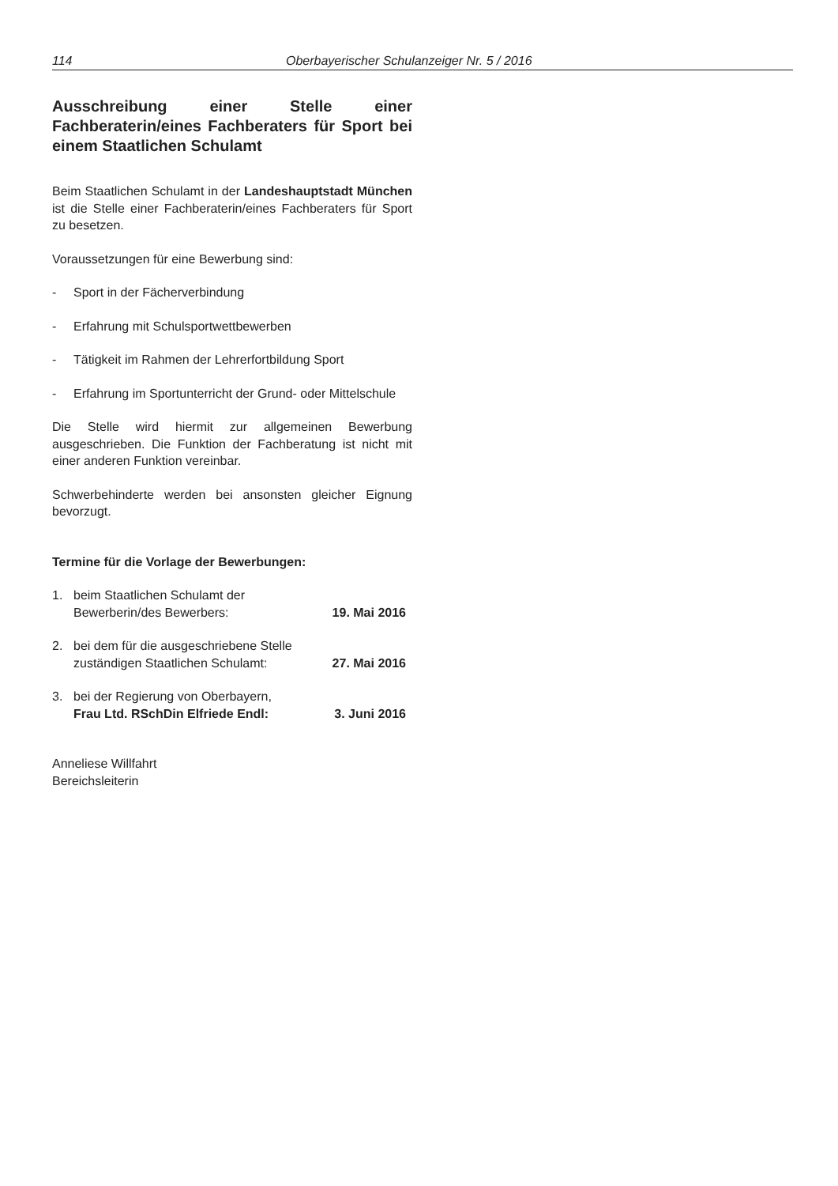114 Oberbayerischer Schulanzeiger Nr. 5 / 2016
Ausschreibung einer Stelle einer Fachberaterin/eines Fachberaters für Sport bei einem Staatlichen Schulamt
Beim Staatlichen Schulamt in der Landeshauptstadt München ist die Stelle einer Fachberaterin/eines Fachberaters für Sport zu besetzen.
Voraussetzungen für eine Bewerbung sind:
- Sport in der Fächerverbindung
- Erfahrung mit Schulsportwettbewerben
- Tätigkeit im Rahmen der Lehrerfortbildung Sport
- Erfahrung im Sportunterricht der Grund- oder Mittelschule
Die Stelle wird hiermit zur allgemeinen Bewerbung ausgeschrieben. Die Funktion der Fachberatung ist nicht mit einer anderen Funktion vereinbar.
Schwerbehinderte werden bei ansonsten gleicher Eignung bevorzugt.
Termine für die Vorlage der Bewerbungen:
1. beim Staatlichen Schulamt der
Bewerberin/des Bewerbers: 19. Mai 2016
2. bei dem für die ausgeschriebene Stelle
zuständigen Staatlichen Schulamt: 27. Mai 2016
3. bei der Regierung von Oberbayern,
Frau Ltd. RSchDin Elfriede Endl: 3. Juni 2016
Anneliese Willfahrt
Bereichsleiterin